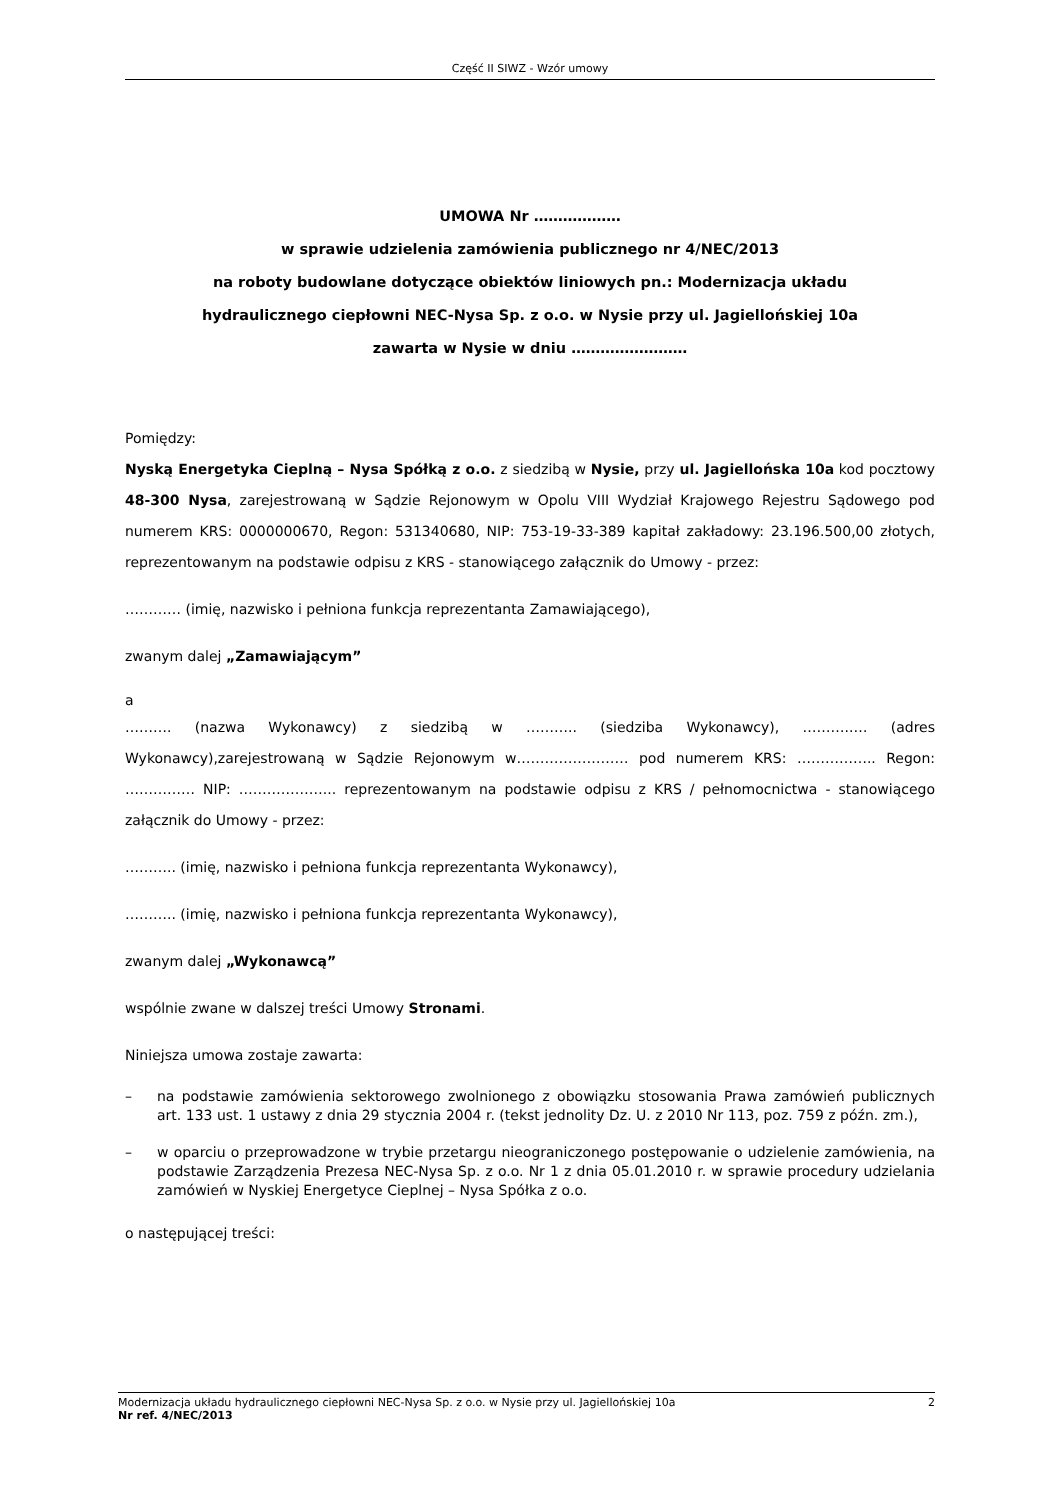Część II SIWZ - Wzór umowy
UMOWA Nr ………………
w sprawie udzielenia zamówienia publicznego nr 4/NEC/2013
na roboty budowlane dotyczące obiektów liniowych pn.: Modernizacja układu
hydraulicznego ciepłowni NEC-Nysa Sp. z o.o. w Nysie przy ul. Jagiellońskiej 10a
zawarta w Nysie w dniu ……………………
Pomiędzy:
Nyską Energetyka Cieplną – Nysa Spółką z o.o. z siedzibą w Nysie, przy ul. Jagiellońska 10a kod pocztowy 48-300 Nysa, zarejestrowaną w Sądzie Rejonowym w Opolu VIII Wydział Krajowego Rejestru Sądowego pod numerem KRS: 0000000670, Regon: 531340680, NIP: 753-19-33-389 kapitał zakładowy: 23.196.500,00 złotych, reprezentowanym na podstawie odpisu z KRS - stanowiącego załącznik do Umowy - przez:
………… (imię, nazwisko i pełniona funkcja reprezentanta Zamawiającego),
zwanym dalej „Zamawiającym”
a
………. (nazwa Wykonawcy) z siedzibą w ……….. (siedziba Wykonawcy), ………..… (adres Wykonawcy),zarejestrowaną w Sądzie Rejonowym w…………………… pod numerem KRS: …………….. Regon: …………… NIP: ………………... reprezentowanym na podstawie odpisu z KRS / pełnomocnictwa - stanowiącego załącznik do Umowy - przez:
……….. (imię, nazwisko i pełniona funkcja reprezentanta Wykonawcy),
……….. (imię, nazwisko i pełniona funkcja reprezentanta Wykonawcy),
zwanym dalej „Wykonawcą”
wspólnie zwane w dalszej treści Umowy Stronami.
Niniejsza umowa zostaje zawarta:
– na podstawie zamówienia sektorowego zwolnionego z obowiązku stosowania Prawa zamówień publicznych art. 133 ust. 1 ustawy z dnia 29 stycznia 2004 r. (tekst jednolity Dz. U. z 2010 Nr 113, poz. 759 z późn. zm.),
– w oparciu o przeprowadzone w trybie przetargu nieograniczonego postępowanie o udzielenie zamówienia, na podstawie Zarządzenia Prezesa NEC-Nysa Sp. z o.o. Nr 1 z dnia 05.01.2010 r. w sprawie procedury udzielania zamówień w Nyskiej Energetyce Cieplnej – Nysa Spółka z o.o.
o następującej treści:
Modernizacja układu hydraulicznego ciepłowni NEC-Nysa Sp. z o.o. w Nysie przy ul. Jagiellońskiej 10a 2
Nr ref. 4/NEC/2013